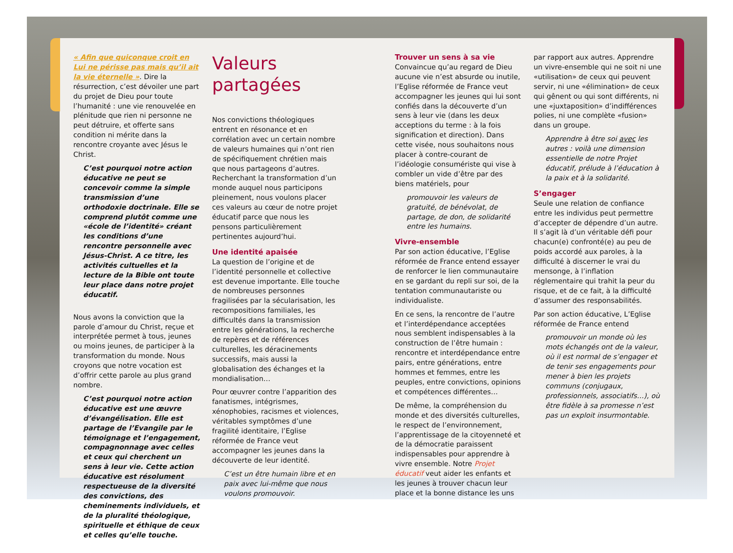« Afin que quiconque croit en Lui ne périsse pas mais qu’il ait la vie éternelle ». Dire la résurrection, c’est dévoiler une part du projet de Dieu pour toute l’humanité : une vie renouvelée en plénitude que rien ni personne ne peut détruire, et offerte sans condition ni mérite dans la rencontre croyante avec Jésus le Christ.
C’est pourquoi notre action éducative ne peut se concevoir comme la simple transmission d’une orthodoxie doctrinale. Elle se comprend plutôt comme une «école de l’identité» créant les conditions d’une rencontre personnelle avec Jésus-Christ. A ce titre, les activités cultuelles et la lecture de la Bible ont toute leur place dans notre projet éducatif.
Nous avons la conviction que la parole d’amour du Christ, reçue et interprétée permet à tous, jeunes ou moins jeunes, de participer à la transformation du monde. Nous croyons que notre vocation est d’offrir cette parole au plus grand nombre.
C’est pourquoi notre action éducative est une œuvre d’évangélisation. Elle est partage de l’Evangile par le témoignage et l’engagement, compagnonnage avec celles et ceux qui cherchent un sens à leur vie. Cette action éducative est résolument respectueuse de la diversité des convictions, des cheminements individuels, et de la pluralité théologique, spirituelle et éthique de ceux et celles qu’elle touche.
Valeurs partagées
Nos convictions théologiques entrent en résonance et en corrélation avec un certain nombre de valeurs humaines qui n’ont rien de spécifiquement chrétien mais que nous partageons d’autres. Recherchant la transformation d’un monde auquel nous participons pleinement, nous voulons placer ces valeurs au cœur de notre projet éducatif parce que nous les pensons particulièrement pertinentes aujourd’hui.
Une identité apaisée
La question de l’origine et de l’identité personnelle et collective est devenue importante. Elle touche de nombreuses personnes fragilisées par la sécularisation, les recompositions familiales, les difficultés dans la transmission entre les générations, la recherche de repères et de références culturelles, les déracinements successifs, mais aussi la globalisation des échanges et la mondialisation…
Pour œuvrer contre l’apparition des fanatismes, intégrismes, xénophobies, racismes et violences, véritables symptômes d’une fragilité identitaire, l’Eglise réformée de France veut accompagner les jeunes dans la découverte de leur identité.
C’est un être humain libre et en paix avec lui-même que nous voulons promouvoir.
Trouver un sens à sa vie
Convaincue qu’au regard de Dieu aucune vie n’est absurde ou inutile, l’Eglise réformée de France veut accompagner les jeunes qui lui sont confiés dans la découverte d’un sens à leur vie (dans les deux acceptions du terme : à la fois signification et direction). Dans cette visée, nous souhaitons nous placer à contre-courant de l’idéologie consumériste qui vise à combler un vide d’être par des biens matériels, pour
promouvoir les valeurs de gratuité, de bénévolat, de partage, de don, de solidarité entre les humains.
Vivre-ensemble
Par son action éducative, l’Eglise réformée de France entend essayer de renforcer le lien communautaire en se gardant du repli sur soi, de la tentation communautariste ou individualiste.
En ce sens, la rencontre de l’autre et l’interdépendance acceptées nous semblent indispensables à la construction de l’être humain : rencontre et interdépendance entre pairs, entre générations, entre hommes et femmes, entre les peuples, entre convictions, opinions et compétences différentes…
De même, la compréhension du monde et des diversités culturelles, le respect de l’environnement, l’apprentissage de la citoyenneté et de la démocratie paraissent indispensables pour apprendre à vivre ensemble. Notre Projet éducatif veut aider les enfants et les jeunes à trouver chacun leur place et la bonne distance les uns
par rapport aux autres. Apprendre un vivre-ensemble qui ne soit ni une «utilisation» de ceux qui peuvent servir, ni une «élimination» de ceux qui gênent ou qui sont différents, ni une «juxtaposition» d’indifférences polies, ni une complète «fusion» dans un groupe.
Apprendre à être soi avec les autres : voilà une dimension essentielle de notre Projet éducatif, prélude à l’éducation à la paix et à la solidarité.
S’engager
Seule une relation de confiance entre les individus peut permettre d’accepter de dépendre d’un autre. Il s’agit là d’un véritable défi pour chacun(e) confronté(e) au peu de poids accordé aux paroles, à la difficulté à discerner le vrai du mensonge, à l’inflation réglementaire qui trahit la peur du risque, et de ce fait, à la difficulté d’assumer des responsabilités.
Par son action éducative, L’Eglise réformée de France entend
promouvoir un monde où les mots échangés ont de la valeur, où il est normal de s’engager et de tenir ses engagements pour mener à bien les projets communs (conjugaux, professionnels, associatifs…), où être fidèle à sa promesse n’est pas un exploit insurmontable.